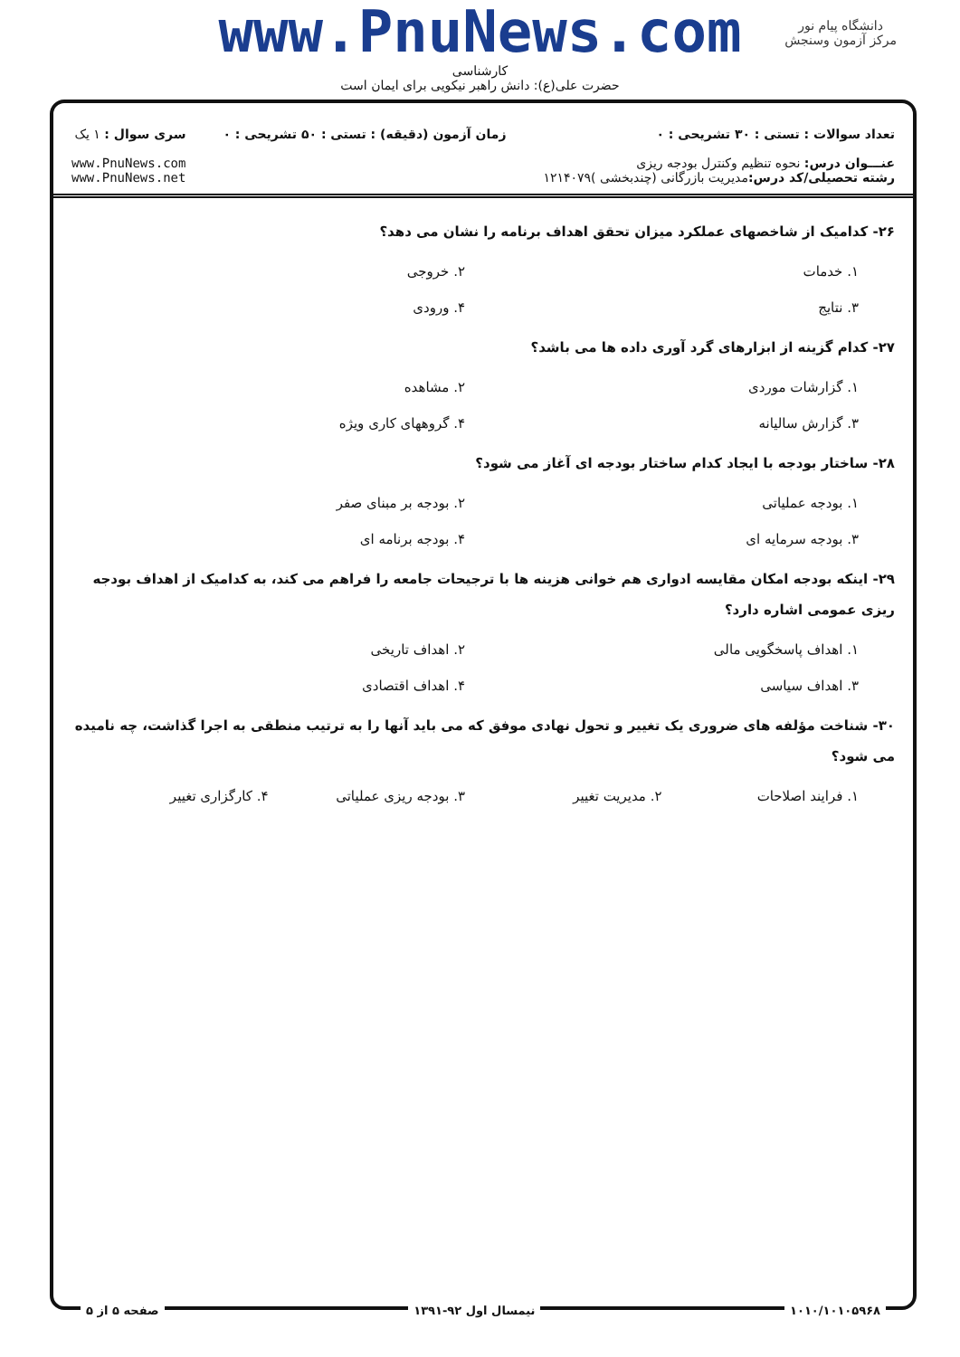www.PnuNews.com
کارشناسی
حضرت علی(ع): دانش راهبر نیکویی برای ایمان است
دانشگاه پیام نور
مرکز آزمون وسنجش
تعداد سوالات : تستی : ۳۰ تشریحی : ۰
عنـــوان درس: نحوه تنظیم وکنترل بودجه ریزی
رشته تحصیلی/کد درس: مدیریت بازرگانی (چندبخشی )۱۲۱۴۰۷۹
زمان آزمون (دقیقه) : تستی : ۵۰ تشریحی : ۰
سری سوال : ۱ یک
www.PnuNews.com
www.PnuNews.net
۲۶- کدامیک از شاخصهای عملکرد میزان تحقق اهداف برنامه را نشان می دهد؟
۱. خدمات
۲. خروجی
۳. نتایج
۴. ورودی
۲۷- کدام گزینه از ابزارهای گرد آوری داده ها می باشد؟
۱. گزارشات موردی
۲. مشاهده
۳. گزارش سالیانه
۴. گروههای کاری ویژه
۲۸- ساختار بودجه با ایجاد کدام ساختار بودجه ای آغاز می شود؟
۱. بودجه عملیاتی
۲. بودجه بر مبنای صفر
۳. بودجه سرمایه ای
۴. بودجه برنامه ای
۲۹- اینکه بودجه امکان مقایسه ادواری هم خوانی هزینه ها با ترجیحات جامعه را فراهم می کند، به کدامیک از اهداف بودجه ریزی عمومی اشاره دارد؟
۱. اهداف پاسخگویی مالی
۲. اهداف تاریخی
۳. اهداف سیاسی
۴. اهداف اقتصادی
۳۰- شناخت مؤلفه های ضروری یک تغییر و تحول نهادی موفق که می باید آنها را به ترتیب منطقی به اجرا گذاشت، چه نامیده می شود؟
۱. فرایند اصلاحات
۲. مدیریت تغییر
۳. بودجه ریزی عملیاتی
۴. کارگزاری تغییر
۱۰۱۰/۱۰۱۰۵۹۶۸ نیمسال اول ۹۲-۱۳۹۱ صفحه ۵ از ۵